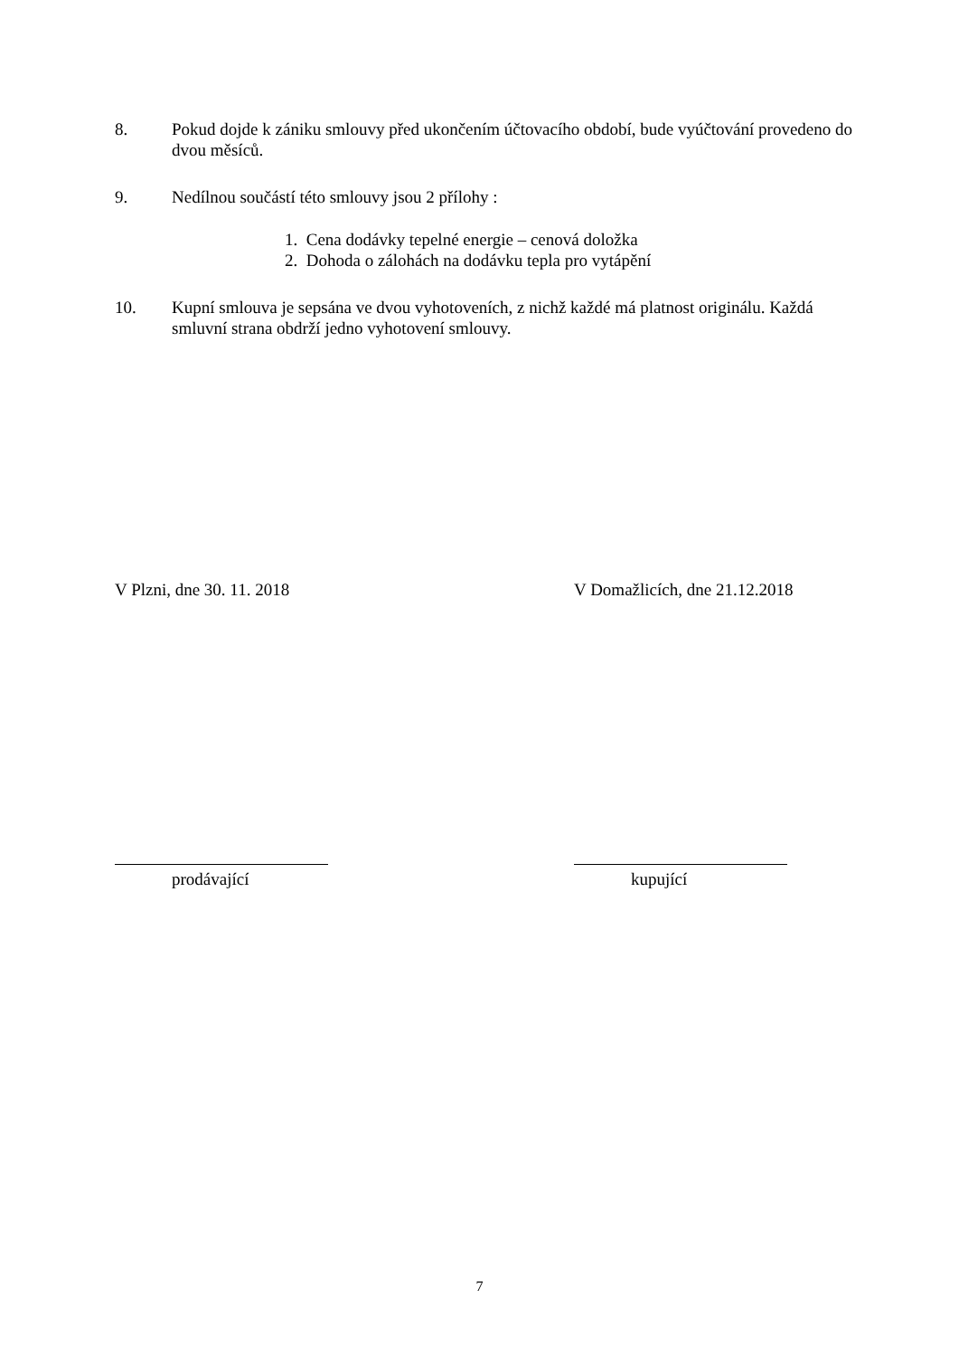8. Pokud dojde k zániku smlouvy před ukončením účtovacího období, bude vyúčtování provedeno do dvou měsíců.
9. Nedílnou součástí této smlouvy jsou 2 přílohy :
1. Cena dodávky tepelné energie – cenová doložka
2. Dohoda o zálohách na dodávku tepla pro vytápění
10. Kupní smlouva je sepsána ve dvou vyhotoveních, z nichž každé má platnost originálu. Každá smluvní strana obdrží jedno vyhotovení smlouvy.
V Plzni, dne 30. 11. 2018 V Domažlicích, dne 21.12.2018
prodávající kupující
7